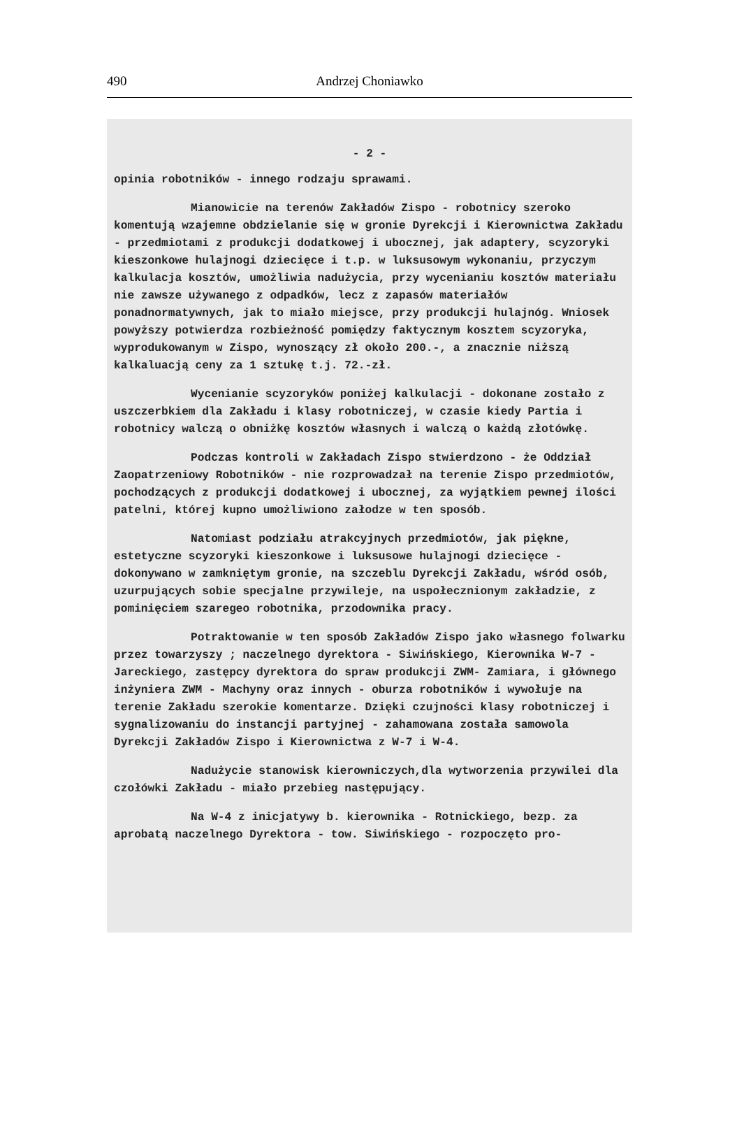490
Andrzej Choniawko
- 2 -
opinia robotników - innego rodzaju sprawami.
Mianowicie na terenów Zakładów Zispo - robotnicy szeroko komentują wzajemne obdzielanie się w gronie Dyrekcji i Kierownictwa Zakładu - przedmiotami z produkcji dodatkowej i ubocznej, jak adaptery, scyzoryki kieszonkowe hulajnogi dziecięce i t.p. w luksusowym wykonaniu, przyczym kalkulacja kosztów, umożliwia nadużycia, przy wycenianiu kosztów materiału nie zawsze używanego z odpadków, lecz z zapasów materiałów ponadnormatywnych, jak to miało miejsce, przy produkcji hulajnóg. Wniosek powyższy potwierdza rozbieżność pomiędzy faktycznym kosztem scyzoryka, wyprodukowanym w Zispo, wynoszący zł około 200.-, a znacznie niższą kalkaluacją ceny za 1 sztukę t.j. 72.-zł.
Wycenianie scyzoryków poniżej kalkulacji - dokonane zostało z uszczerbkiem dla Zakładu i klasy robotniczej, w czasie kiedy Partia i robotnicy walczą o obniżkę kosztów własnych i walczą o każdą złotówkę.
Podczas kontroli w Zakładach Zispo stwierdzono - że Oddział Zaopatrzeniowy Robotników - nie rozprowadzał na terenie Zispo przedmiotów, pochodzących z produkcji dodatkowej i ubocznej, za wyjątkiem pewnej ilości patelni, której kupno umożliwiono załodze w ten sposób.
Natomiast podziału atrakcyjnych przedmiotów, jak piękne, estetyczne scyzoryki kieszonkowe i luksusowe hulajnogi dziecięce - dokonywano w zamkniętym gronie, na szczeblu Dyrekcji Zakładu, wśród osób, uzurpujących sobie specjalne przywileje, na uspołecznionym zakładzie, z pominięciem szaregeo robotnika, przodownika pracy.
Potraktowanie w ten sposób Zakładów Zispo jako własnego folwarku przez towarzyszy ; naczelnego dyrektora - Siwińskiego, Kierownika W-7 - Jareckiego, zastępcy dyrektora do spraw produkcji ZWM- Zamiara, i głównego inżyniera ZWM - Machyny oraz innych - oburza robotników i wywołuje na terenie Zakładu szerokie komentarze. Dzięki czujności klasy robotniczej i sygnalizowaniu do instancji partyjnej - zahamowana została samowola Dyrekcji Zakładów Zispo i Kierownictwa z W-7 i W-4.
Nadużycie stanowisk kierowniczych,dla wytworzenia przywilei dla czołówki Zakładu - miało przebieg następujący.
Na W-4 z inicjatywy b. kierownika - Rotnickiego, bezp. za aprobatą naczelnego Dyrektora - tow. Siwińskiego - rozpoczęto pro-